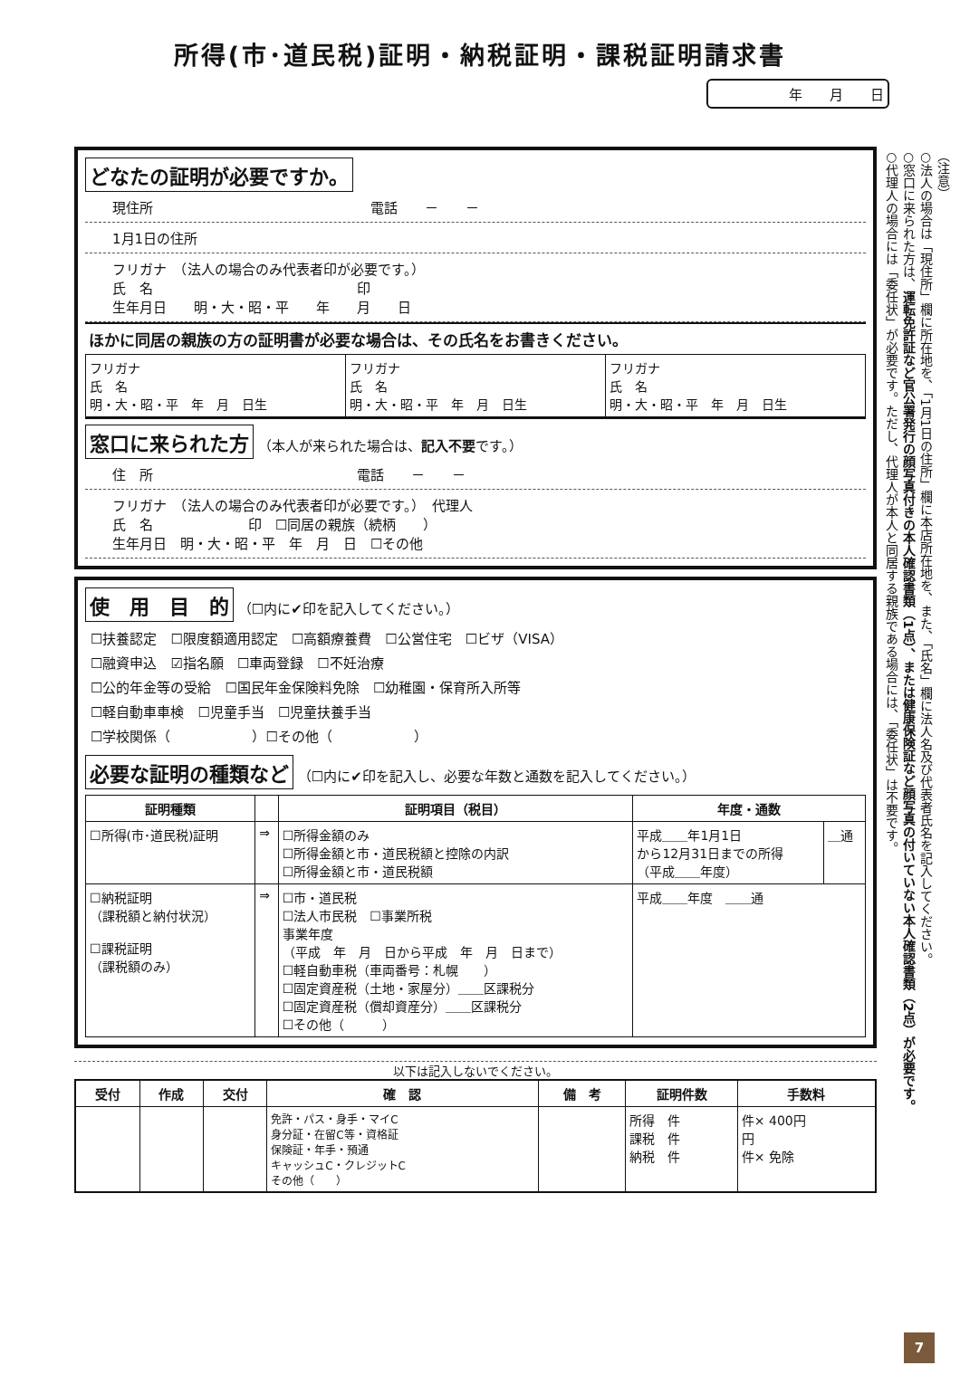所得(市･道民税)証明・納税証明・課税証明請求書
年　　月　　日
どなたの証明が必要ですか。
現住所　　　　　　　　　　　　　　　　電話　　－　　－
1月1日の住所
フリガナ　（法人の場合のみ代表者印が必要です。）
氏　名　　　　　　　　　　　　　　　印
生年月日　　明・大・昭・平　　年　　月　　日
ほかに同居の親族の方の証明書が必要な場合は、その氏名をお書きください。
| フリガナ 氏 名 明・大・昭・平 年 月 日生 | フリガナ 氏 名 明・大・昭・平 年 月 日生 | フリガナ 氏 名 明・大・昭・平 年 月 日生 |
窓口に来られた方 （本人が来られた場合は、記入不要です。）
住　所　　　　　　　　　　　　　　　電話　　－　　－
フリガナ　（法人の場合のみ代表者印が必要です。）　代理人
氏　名　　　　　　　印　☐同居の親族（続柄　　）
生年月日　明・大・昭・平　年　月　日　☐その他
使　用　目　的 （☐内に✔印を記入してください。）
☐扶養認定　☐限度額適用認定　☐高額療養費　☐公営住宅　☐ビザ（VISA）
☐融資申込　☑指名願　☐車両登録　☐不妊治療
☐公的年金等の受給　☐国民年金保険料免除　☐幼稚園・保育所入所等
☐軽自動車車検　☐児童手当　☐児童扶養手当
☐学校関係（　　　　　　）☐その他（　　　　　　）
必要な証明の種類など （☐内に✔印を記入し、必要な年数と通数を記入してください。）
| 証明種類 | | 証明項目（税目） | 年度・通数 | |
| --- | --- | --- | --- | --- |
| ☐所得(市･道民税)証明 | ⇒ | ☐所得金額のみ ☐所得金額と市・道民税額と控除の内訳 ☐所得金額と市・道民税額 | 平成＿＿年1月1日 から12月31日までの所得 （平成＿＿年度） | ＿通 |
| ☐納税証明 （課税額と納付状況） ☐課税証明 （課税額のみ） | ⇒ | ☐市・道民税 ☐法人市民税 ☐事業所税 事業年度 （平成 年 月 日から平成 年 月 日まで） ☐軽自動車税（車両番号：札幌 ） ☐固定資産税（土地・家屋分）＿＿区課税分 ☐固定資産税（償却資産分）＿＿区課税分 ☐その他（ ） | 平成＿＿年度 ＿＿通 | |
以下は記入しないでください。
| 受付 | 作成 | 交付 | 確 認 | 備 考 | 証明件数 | 手数料 |
| --- | --- | --- | --- | --- | --- | --- |
| | | | 免許・パス・身手・マイC 身分証・在留C等・資格証 保険証・年手・預通 キャッシュC・クレジットC その他（ ） | | 所得 件 課税 件 納税 件 | 件× 400円 円 件× 免除 |
（注意）
○法人の場合は「現住所」欄に所在地を、「1月1日の住所」欄に本店所在地を、また、「氏名」欄に法人名及び代表者氏名を記入してください。
○窓口に来られた方は、運転免許証など官公署発行の顔写真付きの本人確認書類（1点）、または健康保険証など顔写真の付いていない本人確認書類（2点）が必要です。
○代理人の場合には「委任状」が必要です。ただし、代理人が本人と同居する親族である場合には、「委任状」は不要です。
7